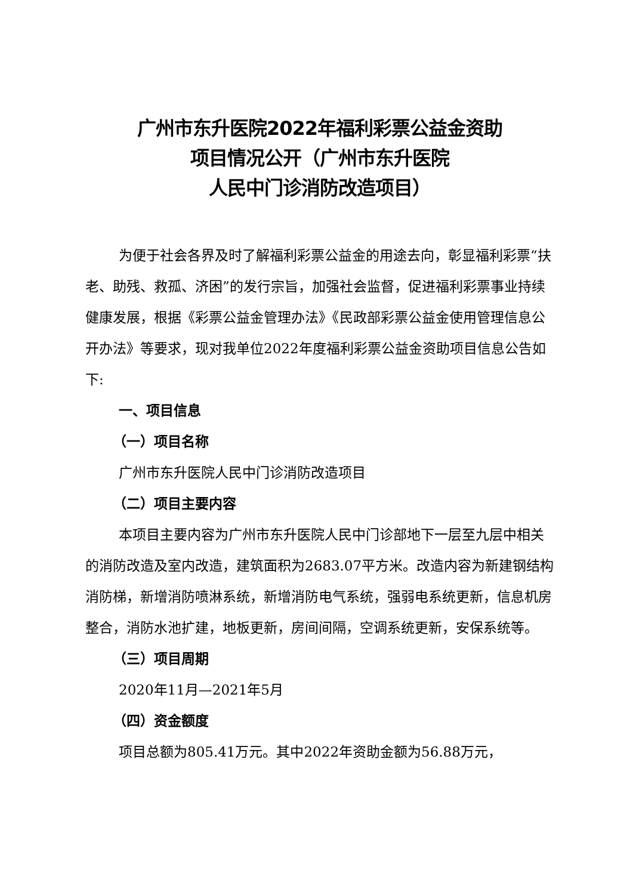广州市东升医院2022年福利彩票公益金资助
项目情况公开（广州市东升医院
人民中门诊消防改造项目）
为便于社会各界及时了解福利彩票公益金的用途去向，彰显福利彩票“扶老、助残、救孤、济困”的发行宗旨，加强社会监督，促进福利彩票事业持续健康发展，根据《彩票公益金管理办法》《民政部彩票公益金使用管理信息公开办法》等要求，现对我单位2022年度福利彩票公益金资助项目信息公告如下:
一、项目信息
（一）项目名称
广州市东升医院人民中门诊消防改造项目
（二）项目主要内容
本项目主要内容为广州市东升医院人民中门诊部地下一层至九层中相关的消防改造及室内改造，建筑面积为2683.07平方米。改造内容为新建钢结构消防梯，新增消防喷淋系统，新增消防电气系统，强弱电系统更新，信息机房整合，消防水池扩建，地板更新，房间间隔，空调系统更新，安保系统等。
（三）项目周期
2020年11月—2021年5月
（四）资金额度
项目总额为805.41万元。其中2022年资助金额为56.88万元，